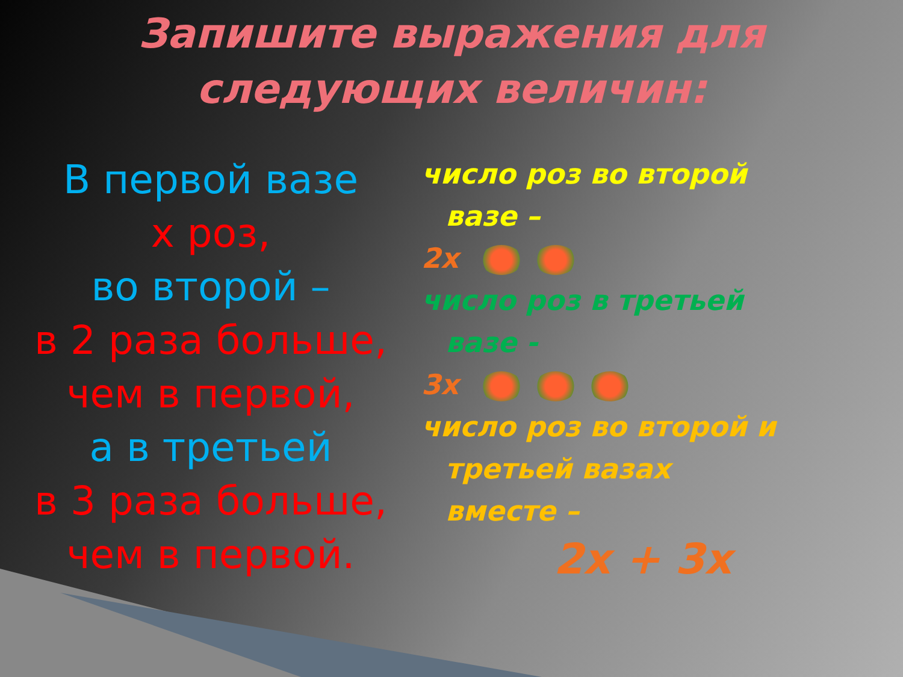Запишите выражения для
следующих величин:
В первой вазе
х роз,
во второй –
в 2 раза больше,
чем в первой,
а в третьей
в 3 раза больше,
чем в первой.
число роз во второй
вазе –
2x
число роз в третьей
вазе -
3x
число роз во второй и
третьей вазах
вместе –
2x + 3x